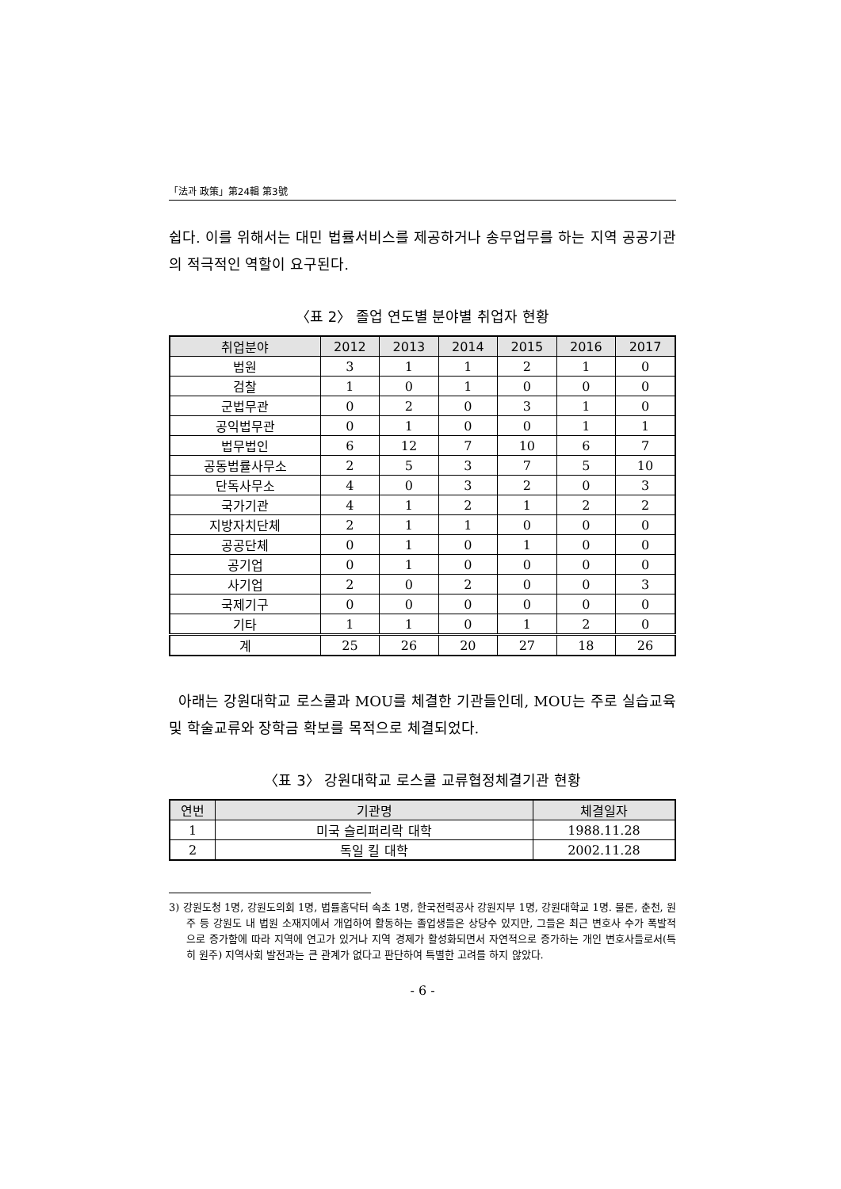「法과 政策」第24輯 第3號
쉽다. 이를 위해서는 대민 법률서비스를 제공하거나 송무업무를 하는 지역 공공기관의 적극적인 역할이 요구된다.
〈표 2〉 졸업 연도별 분야별 취업자 현황
| 취업분야 | 2012 | 2013 | 2014 | 2015 | 2016 | 2017 |
| --- | --- | --- | --- | --- | --- | --- |
| 법원 | 3 | 1 | 1 | 2 | 1 | 0 |
| 검찰 | 1 | 0 | 1 | 0 | 0 | 0 |
| 군법무관 | 0 | 2 | 0 | 3 | 1 | 0 |
| 공익법무관 | 0 | 1 | 0 | 0 | 1 | 1 |
| 법무법인 | 6 | 12 | 7 | 10 | 6 | 7 |
| 공동법률사무소 | 2 | 5 | 3 | 7 | 5 | 10 |
| 단독사무소 | 4 | 0 | 3 | 2 | 0 | 3 |
| 국가기관 | 4 | 1 | 2 | 1 | 2 | 2 |
| 지방자치단체 | 2 | 1 | 1 | 0 | 0 | 0 |
| 공공단체 | 0 | 1 | 0 | 1 | 0 | 0 |
| 공기업 | 0 | 1 | 0 | 0 | 0 | 0 |
| 사기업 | 2 | 0 | 2 | 0 | 0 | 3 |
| 국제기구 | 0 | 0 | 0 | 0 | 0 | 0 |
| 기타 | 1 | 1 | 0 | 1 | 2 | 0 |
| 계 | 25 | 26 | 20 | 27 | 18 | 26 |
아래는 강원대학교 로스쿨과 MOU를 체결한 기관들인데, MOU는 주로 실습교육 및 학술교류와 장학금 확보를 목적으로 체결되었다.
〈표 3〉 강원대학교 로스쿨 교류협정체결기관 현황
| 연번 | 기관명 | 체결일자 |
| --- | --- | --- |
| 1 | 미국 슬리퍼리락 대학 | 1988.11.28 |
| 2 | 독일 킬 대학 | 2002.11.28 |
3) 강원도청 1명, 강원도의회 1명, 법률홈닥터 속초 1명, 한국전력공사 강원지부 1명, 강원대학교 1명. 물론, 춘천, 원주 등 강원도 내 법원 소재지에서 개업하여 활동하는 졸업생들은 상당수 있지만, 그들은 최근 변호사 수가 폭발적으로 증가함에 따라 지역에 연고가 있거나 지역 경제가 활성화되면서 자연적으로 증가하는 개인 변호사들로서(특히 원주) 지역사회 발전과는 큰 관계가 없다고 판단하여 특별한 고려를 하지 않았다.
- 6 -